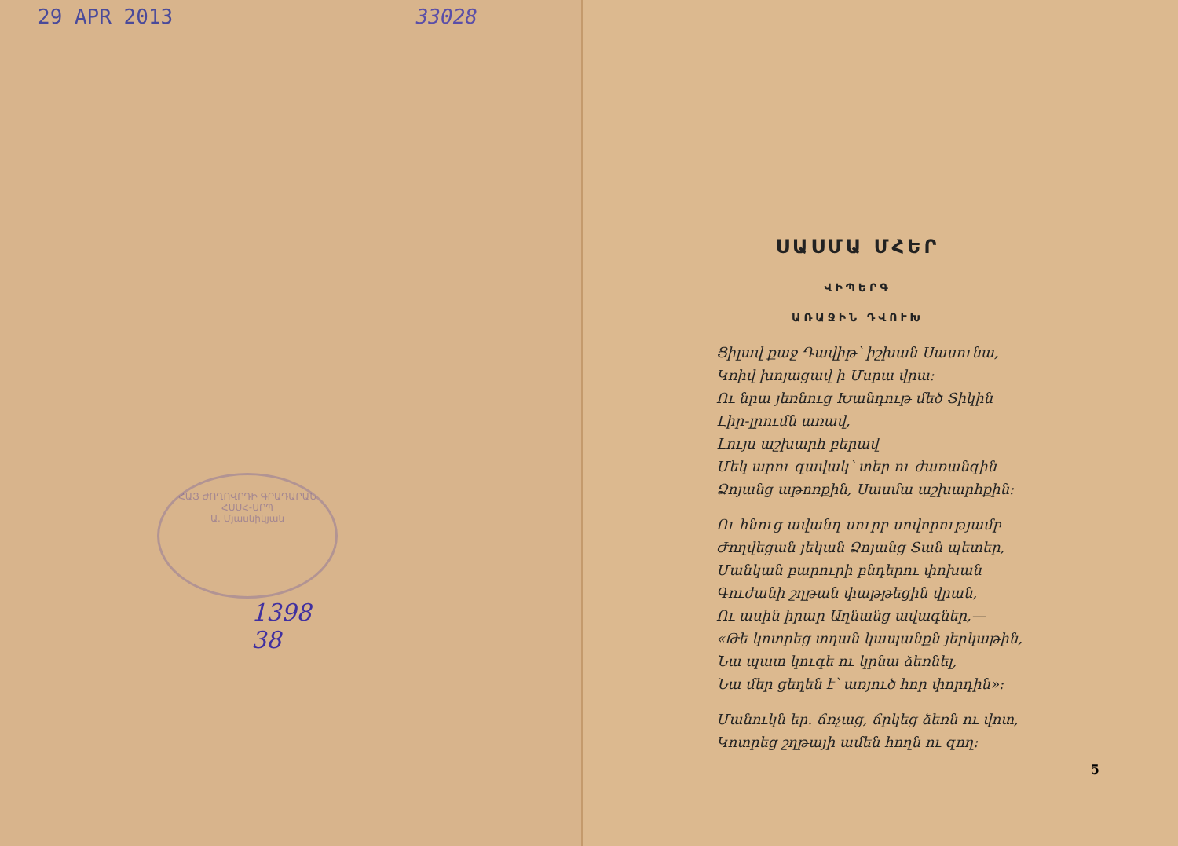29 APR 2013 33028
ՀԱՅ ԺՈՂՈՎՐԴԻ ԳՐԱԴԱՐԱՆ
ՀՍՍՀ-ՍՐՊ
Ա. Մյասնիկյան
1398
38
ՍԱՍՄԱ ՄՀԵՐ
ՎԻՊԵՐԳ
ԱՌԱՋԻՆ ԴՎՈՒԽ
Ցիլավ քաջ Դավիթ՝ իշխան Սասունա,
Կռիվ խոյացավ ի Մսրա վրա։
Ու նրա յեռնուց Խանդութ մեծ Տիկին
Լիր-լրումն առավ,
Լույս աշխարհ բերավ
Մեկ արու զավակ՝ տեր ու ժառանգին
Ձոյանց աթոռքին, Սասմա աշխարհքին։
Ու հնուց ավանդ սուրբ սովորությամբ
Ժողվեցան յեկան Ձոյանց Տան պետեր,
Մանկան բարուրի բնդերու փոխան
Գուժանի շղթան փաթթեցին վրան,
Ու ասին իրար Աղնանց ավագներ,—
«Թե կոտրեց տղան կապանքն յերկաթին,
Նա պատ կուգե ու կրնա ձեռնել,
Նա մեր ցեղեն է՝ առյուծ հոր փորդին»։
Մանուկն եր. ճռչաց, ճրկեց ձեռն ու վոտ,
Կոտրեց շղթայի ամեն հողն ու զող։
5